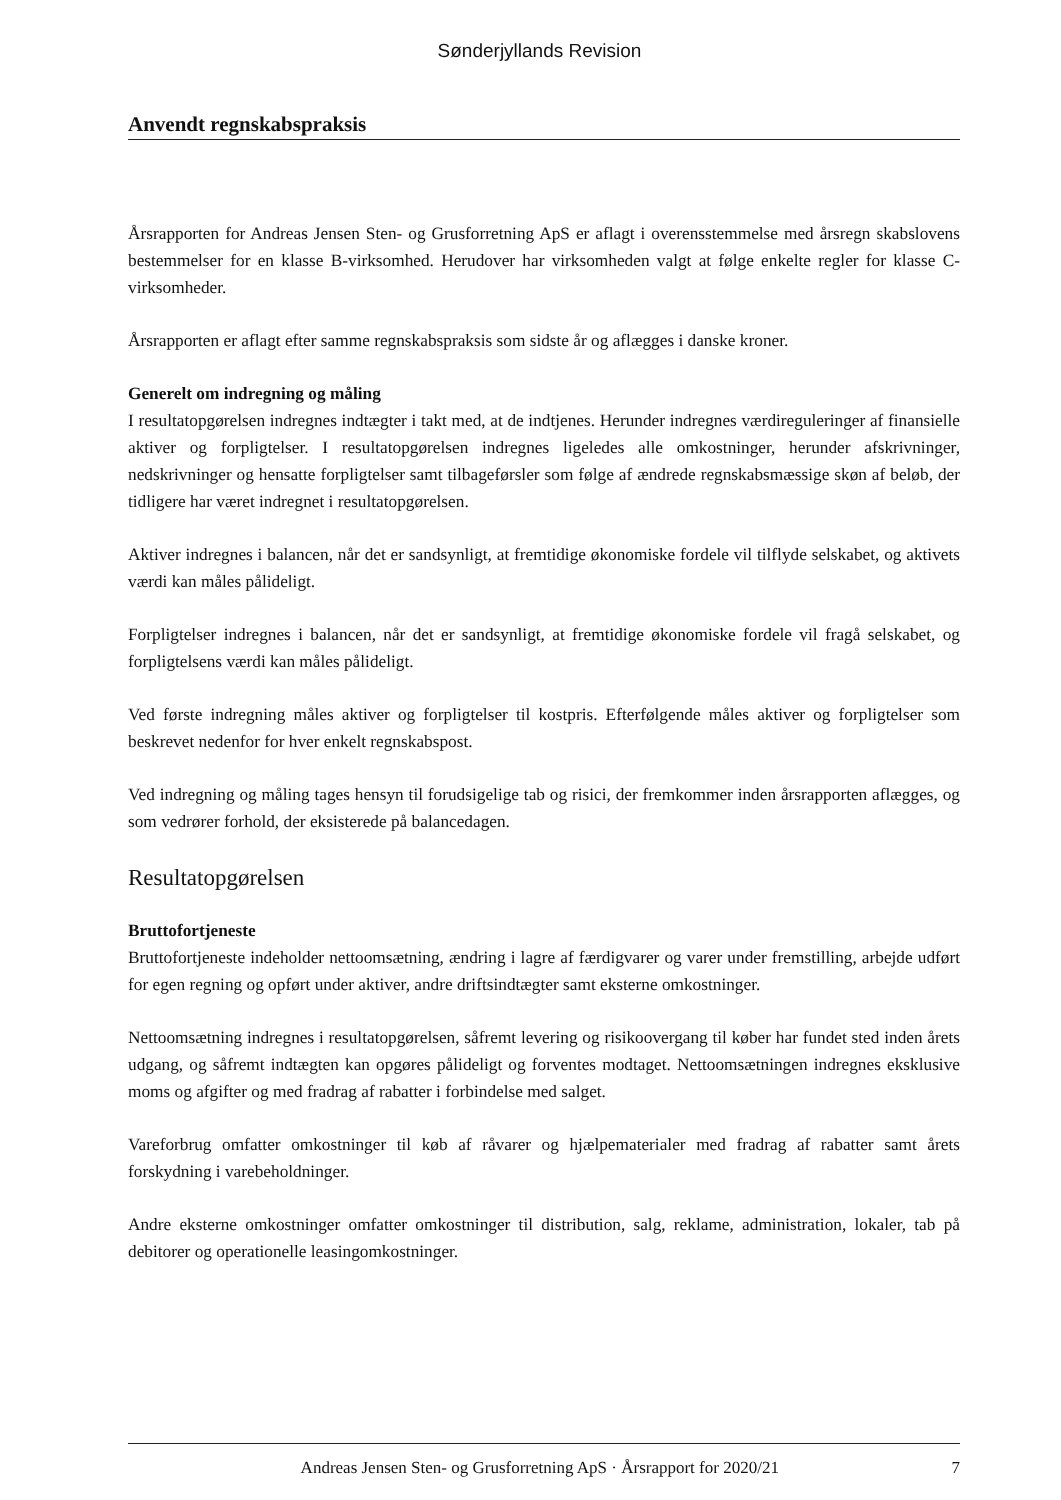Sønderjyllands Revision
Anvendt regnskabspraksis
Årsrapporten for Andreas Jensen Sten- og Grusforretning ApS er aflagt i overensstemmelse med årsregn skabslovens bestemmelser for en klasse B-virksomhed. Herudover har virksomheden valgt at følge enkelte regler for klasse C-virksomheder.
Årsrapporten er aflagt efter samme regnskabspraksis som sidste år og aflægges i danske kroner.
Generelt om indregning og måling
I resultatopgørelsen indregnes indtægter i takt med, at de indtjenes. Herunder indregnes værdireguleringer af finansielle aktiver og forpligtelser. I resultatopgørelsen indregnes ligeledes alle omkostninger, herunder afskrivninger, nedskrivninger og hensatte forpligtelser samt tilbageførsler som følge af ændrede regnskabsmæssige skøn af beløb, der tidligere har været indregnet i resultatopgørelsen.
Aktiver indregnes i balancen, når det er sandsynligt, at fremtidige økonomiske fordele vil tilflyde selskabet, og aktivets værdi kan måles pålideligt.
Forpligtelser indregnes i balancen, når det er sandsynligt, at fremtidige økonomiske fordele vil fragå selskabet, og forpligtelsens værdi kan måles pålideligt.
Ved første indregning måles aktiver og forpligtelser til kostpris. Efterfølgende måles aktiver og forpligtelser som beskrevet nedenfor for hver enkelt regnskabspost.
Ved indregning og måling tages hensyn til forudsigelige tab og risici, der fremkommer inden årsrapporten aflægges, og som vedrører forhold, der eksisterede på balancedagen.
Resultatopgørelsen
Bruttofortjeneste
Bruttofortjeneste indeholder nettoomsætning, ændring i lagre af færdigvarer og varer under fremstilling, arbejde udført for egen regning og opført under aktiver, andre driftsindtægter samt eksterne omkostninger.
Nettoomsætning indregnes i resultatopgørelsen, såfremt levering og risikoovergang til køber har fundet sted inden årets udgang, og såfremt indtægten kan opgøres pålideligt og forventes modtaget. Nettoomsætningen indregnes eksklusive moms og afgifter og med fradrag af rabatter i forbindelse med salget.
Vareforbrug omfatter omkostninger til køb af råvarer og hjælpematerialer med fradrag af rabatter samt årets forskydning i varebeholdninger.
Andre eksterne omkostninger omfatter omkostninger til distribution, salg, reklame, administration, lokaler, tab på debitorer og operationelle leasingomkostninger.
Andreas Jensen Sten- og Grusforretning ApS · Årsrapport for 2020/21 7